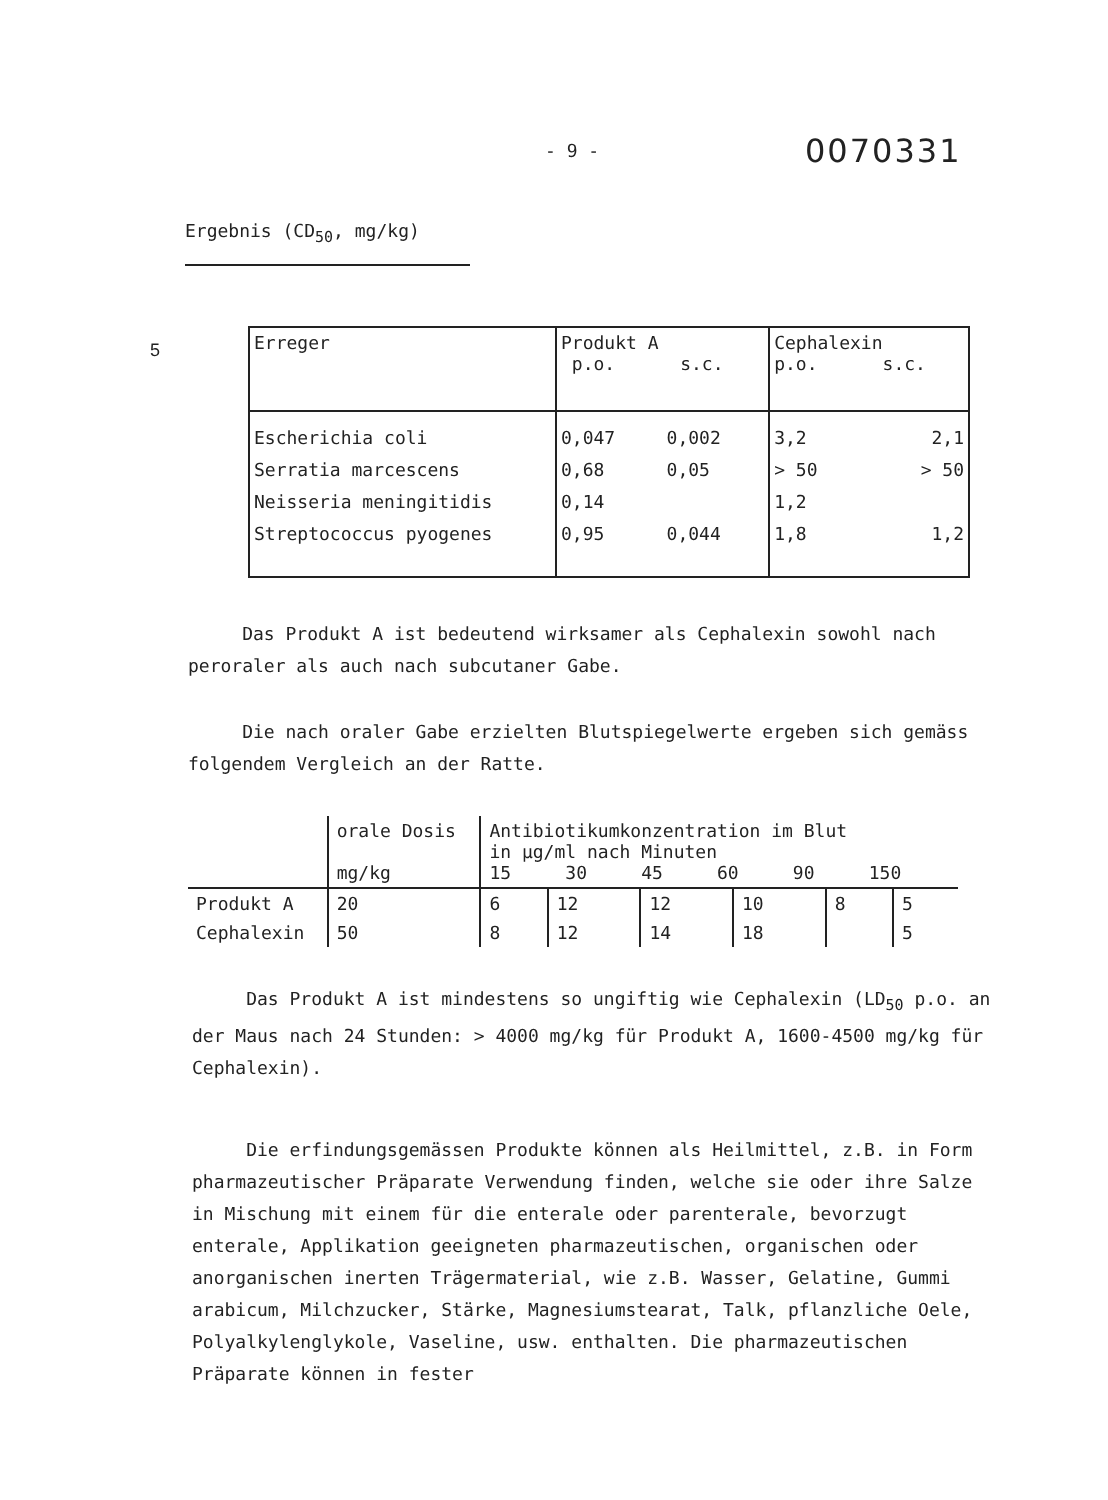- 9 -
0070331
Ergebnis (CD<sub>50</sub>, mg/kg)
5
| Erreger | Produkt A p.o. s.c. | | Cephalexin p.o. s.c. | |
| Escherichia coli Serratia marcescens Neisseria meningitidis Streptococcus pyogenes | 0,047 0,68 0,14 0,95 | 0,002 0,05 0,044 | 3,2 > 50 1,2 1,8 | 2,1 > 50 1,2 |
Das Produkt A ist bedeutend wirksamer als Cephalexin sowohl nach peroraler als auch nach subcutaner Gabe.
Die nach oraler Gabe erzielten Blutspiegelwerte ergeben sich gemäss folgendem Vergleich an der Ratte.
| | orale Dosis mg/kg | Antibiotikumkonzentration im Blut in µg/ml nach Minuten 15 30 45 60 90 150 | | | | | |
| Produkt A | 20 | 6 | 12 | 12 | 10 | 8 | 5 |
| Cephalexin | 50 | 8 | 12 | 14 | 18 | | 5 |
Das Produkt A ist mindestens so ungiftig wie Cephalexin (LD<sub>50</sub> p.o. an der Maus nach 24 Stunden: > 4000 mg/kg für Produkt A, 1600-4500 mg/kg für Cephalexin).
Die erfindungsgemässen Produkte können als Heilmittel, z.B. in Form pharmazeutischer Präparate Verwendung finden, welche sie oder ihre Salze in Mischung mit einem für die enterale oder parenterale, bevorzugt enterale, Applikation geeigneten pharmazeutischen, organischen oder anorganischen inerten Trägermaterial, wie z.B. Wasser, Gelatine, Gummi arabicum, Milchzucker, Stärke, Magnesiumstearat, Talk, pflanzliche Oele, Polyalkylenglykole, Vaseline, usw. enthalten. Die pharmazeutischen Präparate können in fester